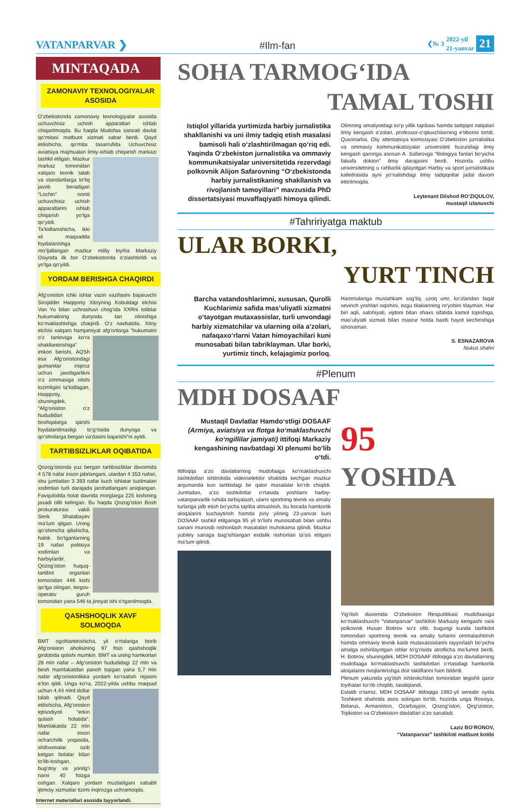VATANPARVAR ❯ #Ilm-fan ❮№ 3 2022-yil
21-yanvar 21
MINTAQADA
ZAMONAVIY TEXNOLOGIYALAR ASOSIDA
O‘zbekistonda zamonaviy texnologiyalar asosida uchuvchisiz uchish apparatlari ishlab chiqarilmoqda. Bu haqda Mudofaa sanoati davlat qo‘mitasi matbuot xizmati xabar berdi. Qayd etilishicha, qo‘mita tasarrufida Uchuvchisiz aviatsiya majmualari ilmiy-ishlab chiqarish markazi tashkil etilgan. Mazkur markaz tomonidan xalqaro texnik talab va standartlarga to‘liq javob beradigan “Lochin” nomli uchuvchisiz uchish apparatlarini ishlab chiqarish yo‘lga qo‘yildi. Ta’kidlanishicha, ikki xil maqsadda foydalanishga mo‘ljallangan mazkur milliy loyiha Markaziy Osiyoda ilk bor O‘zbekistonda o‘zlashtirildi va yo‘lga qo‘yildi.
YORDAM BERISHGA CHAQIRDI
Afg‘oniston ichki ishlar vaziri vazifasini bajaruvchi Sirojiddin Haqqoniy Xitoyning Kobuldagi elchisi Van Yu bilan uchrashuvi chog‘ida XXRni toliblar hukumatining dunyoda tan olinishiga ko‘maklashishga chaqirdi. O‘z navbatida, Xitoy elchisi xalqaro hamjamiyat afg‘onlarga “hukumatni o‘z tanloviga ko‘ra shakllantirishiga” imkon berishi, AQSh esa Afg‘onistondagi gumanitar inqiroz uchun javobgarlikni o‘z zimmasiga olishi lozimligini ta’kidlagan. Haqqoniy, shuningdek, “Afg‘oniston o‘z hududidan boshqalarga qarshi foydalanilmasligi to‘g‘risida dunyoga va qo‘shnilarga bergan va’dasini bajarishi”ni aytdi.
TARTIBSIZLIKLAR OQIBATIDA
Qozog‘istonda yuz bergan tartibsizliklar davomida 4 578 nafar inson jabrlangani, ulardan 4 353 nafari, shu jumladan 3 393 nafar kuch ishlatar tuzilmalari xodimlari turli darajada jarohatlangani aniqlangan. Favqulodda holat davrida morglarga 225 kishining jasadi olib kelingan. Bu haqda Qozog‘iston Bosh prokuraturasi vakili Serik Shalabayev ma’lum qilgan. Uning qo‘shimcha qilishicha, halok bo‘lganlarning 19 nafari politsiya xodimlari va harbiylardir. Qozog‘iston huquq-tartibot organlari tomonidan 446 kishi qo‘lga olingan, tergov-operativ guruh tomonidan yana 546 ta jinoyat ishi o‘rganilmoqda.
QASHSHOQLIK XAVF SOLMOQDA
BMT ogohlantirishicha, yil o‘rtalariga borib Afg‘oniston aholisining 97 foizi qashshoqlik girdobida qolishi mumkin. BMT va uning hamkorlari 28 mln nafar – Afg‘oniston hududidagi 22 mln va besh mamlakatdan panoh topgan yana 5,7 mln nafar afg‘onistonlikka yordam ko‘rsatish rejasini e’lon qildi. Unga ko‘ra, 2022-yilda ushbu maqsad uchun 4,44 mlrd dollar talab qilinadi. Qayd etilishicha, Afg‘oniston iqtisodiyoti “erkin qulash holatida”. Mamlakatda 22 mln nafar inson ocharchilik yoqasida, shifoxonalar ozib ketgan bolalar bilan to‘lib-toshgan, bug‘doy va yonilg‘i narxi 40 foizga oshgan. Xalqaro yordam muzlatilgani sababli ijtimoiy xizmatlar tizimi inqirozga uchramoqda.
Internet materiallari asosida tayyorlandi.
SOHA TARMOG‘IDA
TAMAL TOSHI
Istiqlol yillarida yurtimizda harbiy jurnalistika shakllanishi va uni ilmiy tadqiq etish masalasi bamisoli hali o‘zlashtirilmagan qo‘riq edi. Yaqinda O‘zbekiston jurnalistika va ommaviy kommunikatsiyalar universitetida rezervdagi polkovnik Alijon Safarovning “O‘zbekistonda harbiy jurnalistikaning shakllanish va rivojlanish tamoyillari” mavzusida PhD dissertatsiyasi muvaffaqiyatli himoya qilindi.
Olimning amaliyotdagi ko‘p yillik tajribasi hamda tadqiqot natijalari ilmiy kengash a’zolari, professor-o‘qituvchilarning e’tiborini tortdi. Quvonarlisi, Oliy attestatsiya komissiyasi O‘zbekiston jurnalistika va ommaviy kommunikatsiyalar universiteti huzuridagi ilmiy kengash qaroriga asosan A. Safarovga “filologiya fanlari bo‘yicha falsafa doktori” ilmiy darajasini berdi. Hozirda ushbu universitetning u rahbarlik qilayotgan Harbiy va sport jurnalistikasi kafedrasida ayni yo‘nalishdagi ilmiy tadqiqotlar jadal davom ettirilmoqda.
Leytenant Dilshod RO‘ZIQULOV,
mustaqil izlanuvchi
#Tahririyatga maktub
ULAR BORKI,
YURT TINCH
Barcha vatandoshlarimni, xususan, Qurolli Kuchlarimiz safida mas’uliyatli xizmatni o‘tayotgan mutaxassislar, turli unvondagi harbiy xizmatchilar va ularning oila a’zolari, nafaqaxo‘rlarni Vatan himoyachilari kuni munosabati bilan tabriklayman. Ular borki, yurtimiz tinch, kelajagimiz porloq.
Hammalariga mustahkam sog‘liq, uzoq umr, ko‘zlaridan faqat sevinch yoshlari oqishini, ezgu tilaklarining ro‘yobini tilayman. Har biri aqli, salohiyati, vijdoni bilan shaxs sifatida kamol topishiga, mas’uliyatli xizmati bilan masrur holda baxtli hayot kechirishiga ishonaman.
S. ESNAZAROVA
Nukus shahri
#Plenum
MDH DOSAAF
Mustaqil Davlatlar Hamdo‘stligi DOSAAF (Armiya, aviatsiya va flotga ko‘maklashuvchi ko‘ngillilar jamiyati) ittifoqi Markaziy kengashining navbatdagi XI plenumi bo‘lib o‘tdi.
Ittifoqqa a’zo davlatlarning mudofaaga ko‘maklashuvchi tashkilotlari ishtirokida videoselektor shaklida kechgan mazkur anjumanda kun tartibidagi bir qator masalalar ko‘rib chiqildi. Jumladan, a’zo tashkilotlar o‘rtasida yoshlarni harbiy-vatanparvarlik ruhida tarbiyalash, ularni sportning texnik va amaliy turlariga jalb etish bo‘yicha tajriba almashish, bu borada hamkorlik aloqalarini kuchaytirish hamda joriy yilning 23-yanvar kuni DOSAAF tashkil etilganiga 95 yil to‘lishi munosabati bilan ushbu sanani munosib nishonlash masalalari muhokama qilindi. Mazkur yubiley sanaga bag‘ishlangan esdalik nishonlari ta’sis etilgani ma’lum qilindi.
95 YOSHDA
Yig‘ilish davomida O‘zbekiston Respublikasi mudofaasiga ko‘maklashuvchi “Vatanparvar” tashkiloti Markaziy kengashi raisi polkovnik Husan Botirov so‘z olib, bugungi kunda tashkilot tomonidan sportning texnik va amaliy turlarini ommalashtirish hamda ommaviy texnik kasb mutaxassislarini tayyorlash bo‘yicha amalga oshirilayotgan ishlar to‘g‘risida atroflicha ma’lumot berdi. H. Botirov, shuningdek, MDH DOSAAF ittifoqiga a’zo davlatlarning mudofaaga ko‘maklashuvchi tashkilotlari o‘rtasidagi hamkorlik aloqalarini rivojlantirishga doir takliflarini ham bildirdi.
Plenum yakunida yig‘ilish ishtirokchilari tomonidan tegishli qaror loyihalari ko‘rib chiqilib, tasdiqlandi.
Eslatib o‘tamiz, MDH DOSAAF ittifoqiga 1992-yil sentabr oyida Toshkent shahrida asos solingan bo‘lib, hozirda unga Rossiya, Belarus, Armaniston, Ozarbayjon, Qozog‘iston, Qirg‘iziston, Tojikiston va O‘zbekiston davlatlari a’zo sanaladi.
Laziz BO‘RONOV,
“Vatanparvar” tashkiloti matbuot kotibi